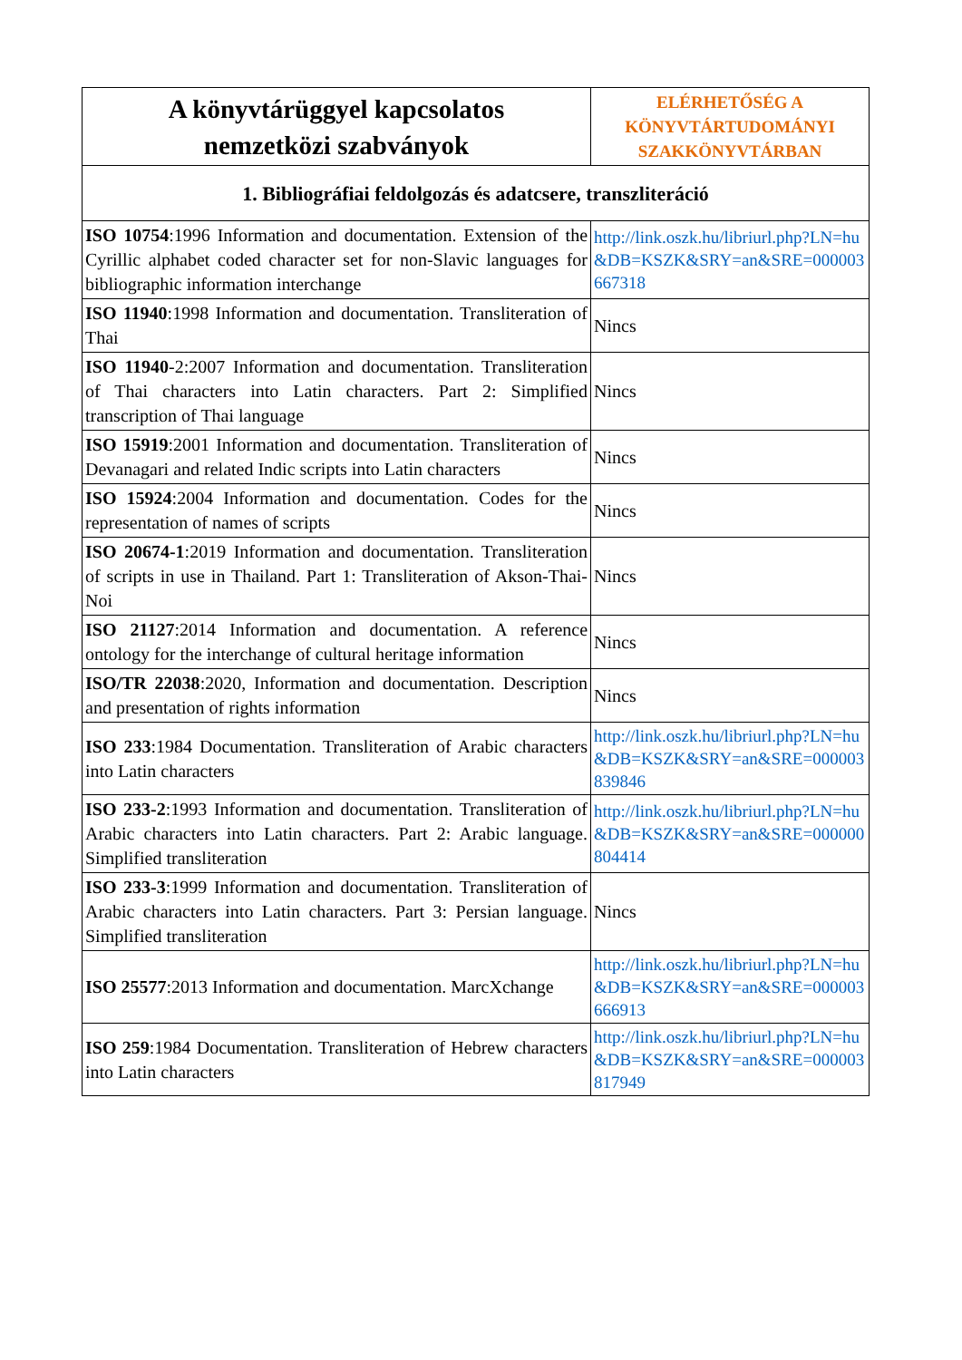| A könyvtárüggyel kapcsolatos nemzetközi szabványok | ELÉRHETŐSÉG A KÖNYVTÁRTUDOMÁNYI SZAKKÖNYVTÁRBAN |
| 1. Bibliográfiai feldolgozás és adatcsere, transzliteráció | |
| ISO 10754 :1996 Information and documentation. Extension of the Cyrillic alphabet coded character set for non-Slavic languages for bibliographic information interchange | http://link.oszk.hu/libriurl.php?LN=hu&DB=KSZK&SRY=an&SRE=000003667318 |
| ISO 11940 :1998 Information and documentation. Transliteration of Thai | Nincs |
| ISO 11940 -2:2007 Information and documentation. Transliteration of Thai characters into Latin characters. Part 2: Simplified transcription of Thai language | Nincs |
| ISO 15919 :2001 Information and documentation. Transliteration of Devanagari and related Indic scripts into Latin characters | Nincs |
| ISO 15924 :2004 Information and documentation. Codes for the representation of names of scripts | Nincs |
| ISO 20674-1 :2019 Information and documentation. Transliteration of scripts in use in Thailand. Part 1: Transliteration of Akson-Thai-Noi | Nincs |
| ISO 21127 :2014 Information and documentation. A reference ontology for the interchange of cultural heritage information | Nincs |
| ISO/TR 22038 :2020, Information and documentation. Description and presentation of rights information | Nincs |
| ISO 233 :1984 Documentation. Transliteration of Arabic characters into Latin characters | http://link.oszk.hu/libriurl.php?LN=hu&DB=KSZK&SRY=an&SRE=000003839846 |
| ISO 233-2 :1993 Information and documentation. Transliteration of Arabic characters into Latin characters. Part 2: Arabic language. Simplified transliteration | http://link.oszk.hu/libriurl.php?LN=hu&DB=KSZK&SRY=an&SRE=000000804414 |
| ISO 233-3 :1999 Information and documentation. Transliteration of Arabic characters into Latin characters. Part 3: Persian language. Simplified transliteration | Nincs |
| ISO 25577 :2013 Information and documentation. MarcXchange | http://link.oszk.hu/libriurl.php?LN=hu&DB=KSZK&SRY=an&SRE=000003666913 |
| ISO 259 :1984 Documentation. Transliteration of Hebrew characters into Latin characters | http://link.oszk.hu/libriurl.php?LN=hu&DB=KSZK&SRY=an&SRE=000003817949 |